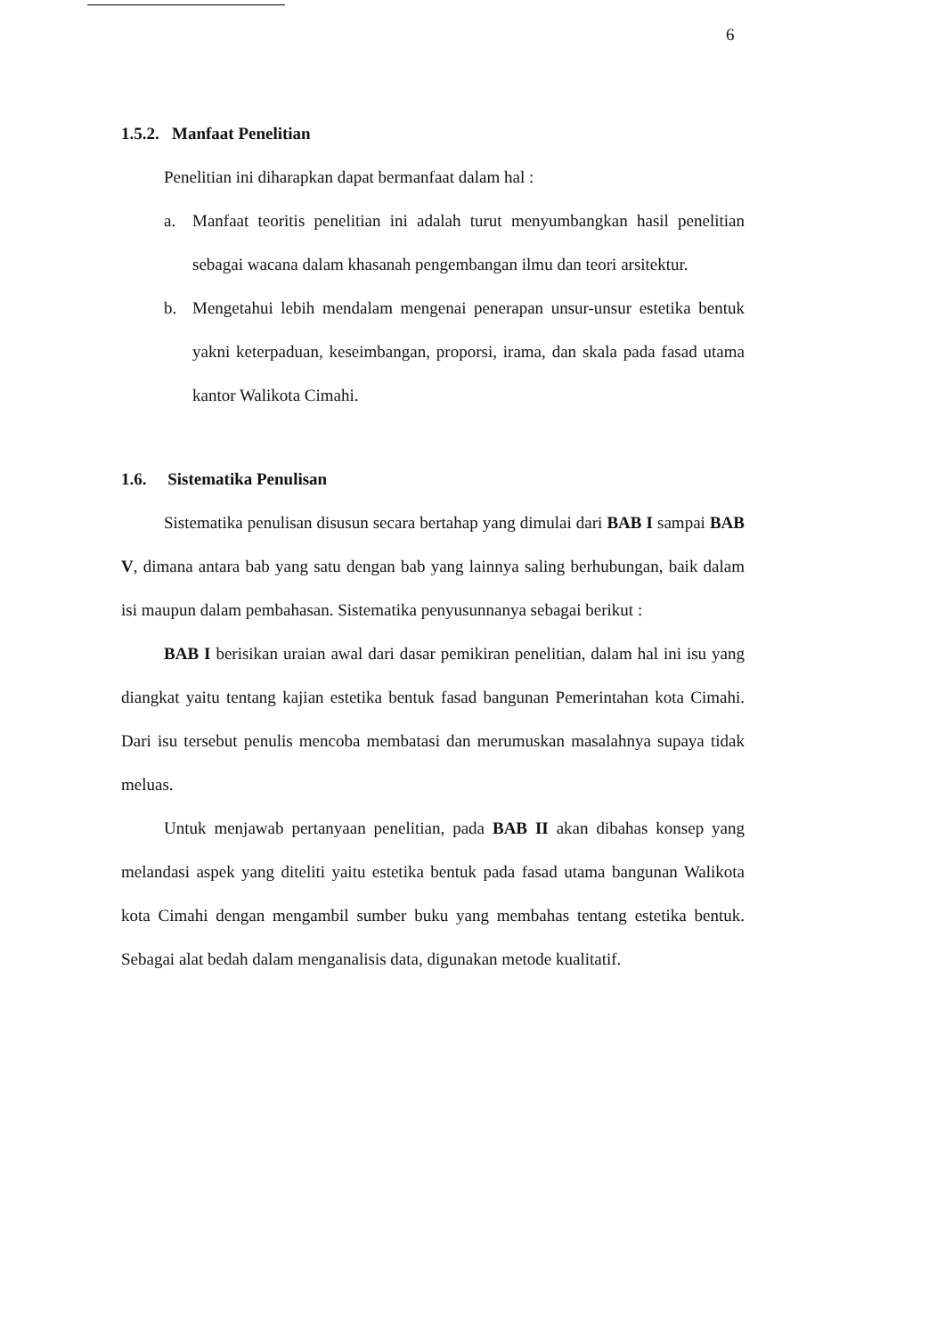6
1.5.2. Manfaat Penelitian
Penelitian ini diharapkan dapat bermanfaat dalam hal :
a. Manfaat teoritis penelitian ini adalah turut menyumbangkan hasil penelitian sebagai wacana dalam khasanah pengembangan ilmu dan teori arsitektur.
b. Mengetahui lebih mendalam mengenai penerapan unsur-unsur estetika bentuk yakni keterpaduan, keseimbangan, proporsi, irama, dan skala pada fasad utama kantor Walikota Cimahi.
1.6. Sistematika Penulisan
Sistematika penulisan disusun secara bertahap yang dimulai dari BAB I sampai BAB V, dimana antara bab yang satu dengan bab yang lainnya saling berhubungan, baik dalam isi maupun dalam pembahasan. Sistematika penyusunnanya sebagai berikut :
BAB I berisikan uraian awal dari dasar pemikiran penelitian, dalam hal ini isu yang diangkat yaitu tentang kajian estetika bentuk fasad bangunan Pemerintahan kota Cimahi. Dari isu tersebut penulis mencoba membatasi dan merumuskan masalahnya supaya tidak meluas.
Untuk menjawab pertanyaan penelitian, pada BAB II akan dibahas konsep yang melandasi aspek yang diteliti yaitu estetika bentuk pada fasad utama bangunan Walikota kota Cimahi dengan mengambil sumber buku yang membahas tentang estetika bentuk. Sebagai alat bedah dalam menganalisis data, digunakan metode kualitatif.